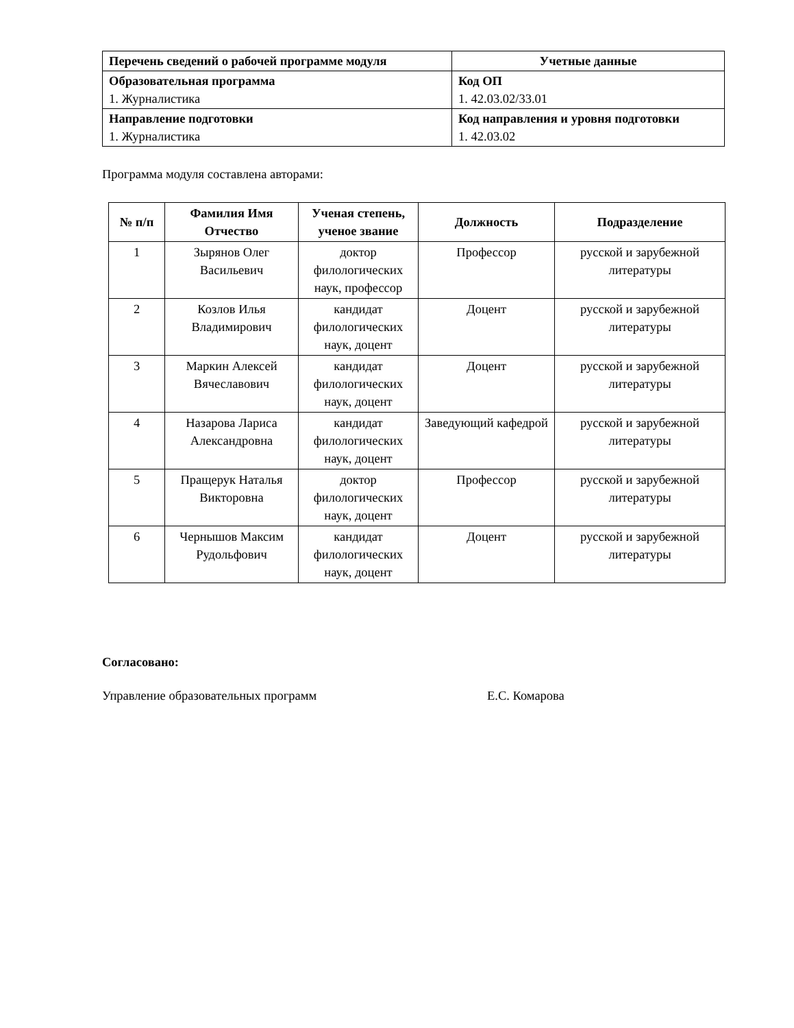| Перечень сведений о рабочей программе модуля | Учетные данные |
| --- | --- |
| Образовательная программа 1. Журналистика | Код ОП 1. 42.03.02/33.01 |
| Направление подготовки 1. Журналистика | Код направления и уровня подготовки 1. 42.03.02 |
Программа модуля составлена авторами:
| № п/п | Фамилия Имя Отчество | Ученая степень, ученое звание | Должность | Подразделение |
| --- | --- | --- | --- | --- |
| 1 | Зырянов Олег Васильевич | доктор филологических наук, профессор | Профессор | русской и зарубежной литературы |
| 2 | Козлов Илья Владимирович | кандидат филологических наук, доцент | Доцент | русской и зарубежной литературы |
| 3 | Маркин Алексей Вячеславович | кандидат филологических наук, доцент | Доцент | русской и зарубежной литературы |
| 4 | Назарова Лариса Александровна | кандидат филологических наук, доцент | Заведующий кафедрой | русской и зарубежной литературы |
| 5 | Пращерук Наталья Викторовна | доктор филологических наук, доцент | Профессор | русской и зарубежной литературы |
| 6 | Чернышов Максим Рудольфович | кандидат филологических наук, доцент | Доцент | русской и зарубежной литературы |
Согласовано:
Управление образовательных программ Е.С. Комарова